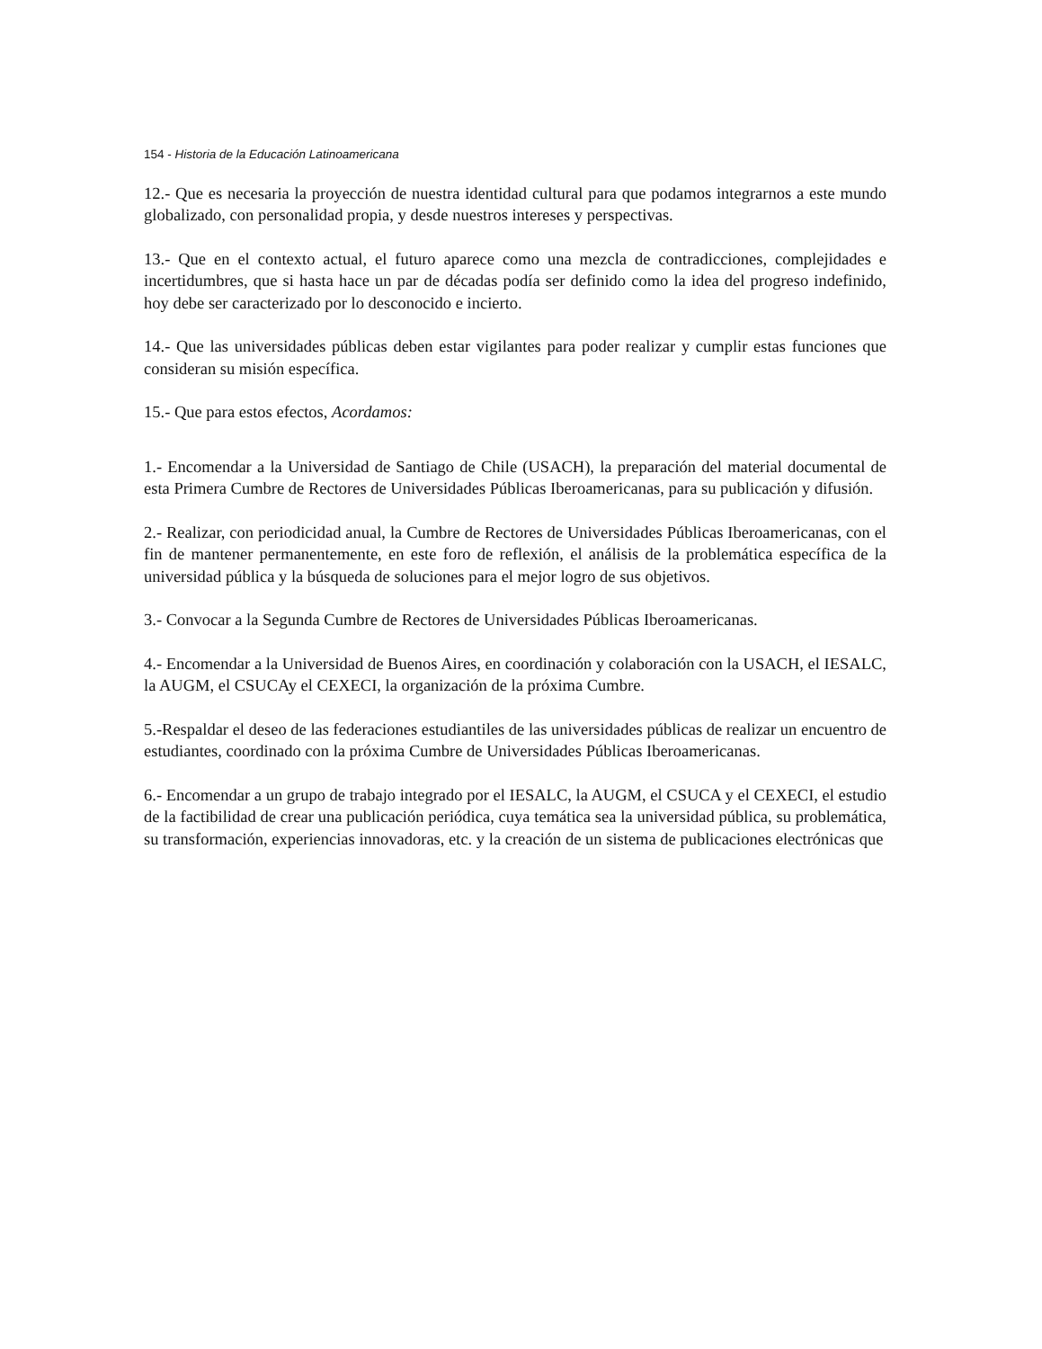154 - Historia de la Educación Latinoamericana
12.- Que es necesaria la proyección de nuestra identidad cultural para que podamos integrarnos a este mundo globalizado, con personalidad propia, y desde nuestros intereses y perspectivas.
13.- Que en el contexto actual, el futuro aparece como una mezcla de contradicciones, complejidades e incertidumbres, que si hasta hace un par de décadas podía ser definido como la idea del progreso indefinido, hoy debe ser caracterizado por lo desconocido e incierto.
14.- Que las universidades públicas deben estar vigilantes para poder realizar y cumplir estas funciones que consideran su misión específica.
15.- Que para estos efectos, Acordamos:
1.- Encomendar a la Universidad de Santiago de Chile (USACH), la preparación del material documental de esta Primera Cumbre de Rectores de Universidades Públicas Iberoamericanas, para su publicación y difusión.
2.- Realizar, con periodicidad anual, la Cumbre de Rectores de Universidades Públicas Iberoamericanas, con el fin de mantener permanentemente, en este foro de reflexión, el análisis de la problemática específica de la universidad pública y la búsqueda de soluciones para el mejor logro de sus objetivos.
3.- Convocar a la Segunda Cumbre de Rectores de Universidades Públicas Iberoamericanas.
4.- Encomendar a la Universidad de Buenos Aires, en coordinación y colaboración con la USACH, el IESALC, la AUGM, el CSUCAy el CEXECI, la organización de la próxima Cumbre.
5.-Respaldar el deseo de las federaciones estudiantiles de las universidades públicas de realizar un encuentro de estudiantes, coordinado con la próxima Cumbre de Universidades Públicas Iberoamericanas.
6.- Encomendar a un grupo de trabajo integrado por el IESALC, la AUGM, el CSUCA y el CEXECI, el estudio de la factibilidad de crear una publicación periódica, cuya temática sea la universidad pública, su problemática, su transformación, experiencias innovadoras, etc. y la creación de un sistema de publicaciones electrónicas que